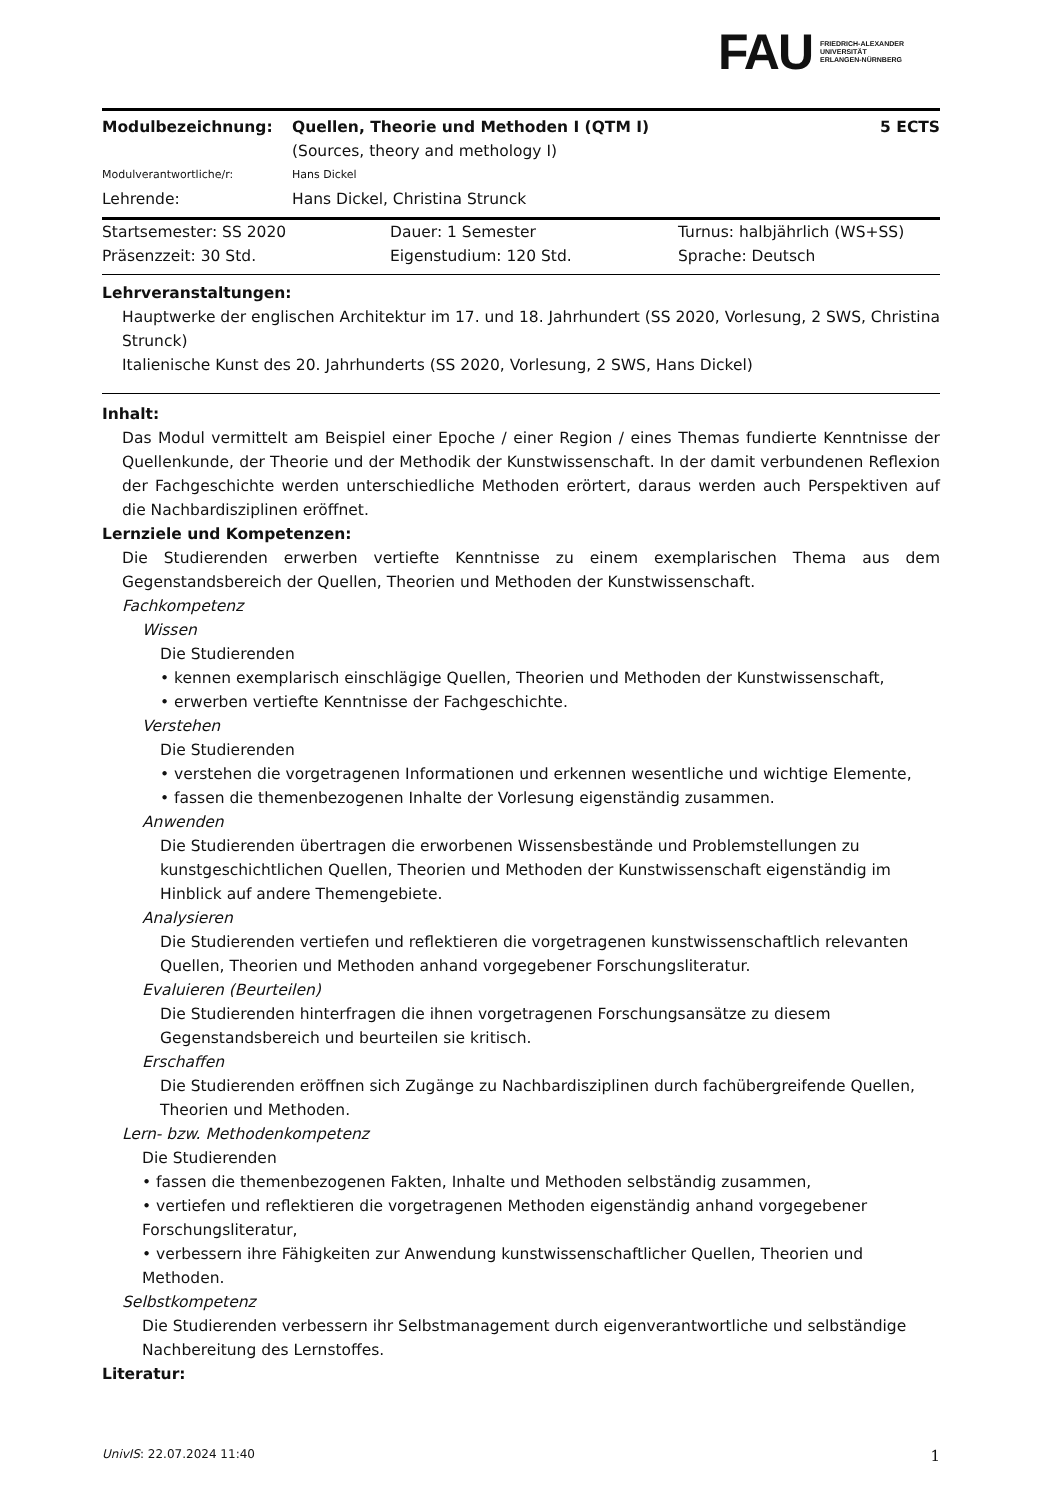FAU
FRIEDRICH-ALEXANDER
UNIVERSITÄT
ERLANGEN-NÜRNBERG
| Modulbezeichnung: | Quellen, Theorie und Methoden I (QTM I) (Sources, theory and methology I) | 5 ECTS |
| Modulverantwortliche/r: | Hans Dickel | |
| Lehrende: | Hans Dickel, Christina Strunck | |
| Startsemester: SS 2020 | Dauer: 1 Semester | Turnus: halbjährlich (WS+SS) |
| Präsenzzeit: 30 Std. | Eigenstudium: 120 Std. | Sprache: Deutsch |
Lehrveranstaltungen:
Hauptwerke der englischen Architektur im 17. und 18. Jahrhundert (SS 2020, Vorlesung, 2 SWS, Christina Strunck)
Italienische Kunst des 20. Jahrhunderts (SS 2020, Vorlesung, 2 SWS, Hans Dickel)
Inhalt:
Das Modul vermittelt am Beispiel einer Epoche / einer Region / eines Themas fundierte Kenntnisse der Quellenkunde, der Theorie und der Methodik der Kunstwissenschaft. In der damit verbundenen Reflexion der Fachgeschichte werden unterschiedliche Methoden erörtert, daraus werden auch Perspektiven auf die Nachbardisziplinen eröffnet.
Lernziele und Kompetenzen:
Die Studierenden erwerben vertiefte Kenntnisse zu einem exemplarischen Thema aus dem Gegenstandsbereich der Quellen, Theorien und Methoden der Kunstwissenschaft.
Fachkompetenz
Wissen
Die Studierenden
• kennen exemplarisch einschlägige Quellen, Theorien und Methoden der Kunstwissenschaft,
• erwerben vertiefte Kenntnisse der Fachgeschichte.
Verstehen
Die Studierenden
• verstehen die vorgetragenen Informationen und erkennen wesentliche und wichtige Elemente,
• fassen die themenbezogenen Inhalte der Vorlesung eigenständig zusammen.
Anwenden
Die Studierenden übertragen die erworbenen Wissensbestände und Problemstellungen zu kunstgeschichtlichen Quellen, Theorien und Methoden der Kunstwissenschaft eigenständig im Hinblick auf andere Themengebiete.
Analysieren
Die Studierenden vertiefen und reflektieren die vorgetragenen kunstwissenschaftlich relevanten Quellen, Theorien und Methoden anhand vorgegebener Forschungsliteratur.
Evaluieren (Beurteilen)
Die Studierenden hinterfragen die ihnen vorgetragenen Forschungsansätze zu diesem Gegenstandsbereich und beurteilen sie kritisch.
Erschaffen
Die Studierenden eröffnen sich Zugänge zu Nachbardisziplinen durch fachübergreifende Quellen, Theorien und Methoden.
Lern- bzw. Methodenkompetenz
Die Studierenden
• fassen die themenbezogenen Fakten, Inhalte und Methoden selbständig zusammen,
• vertiefen und reflektieren die vorgetragenen Methoden eigenständig anhand vorgegebener Forschungsliteratur,
• verbessern ihre Fähigkeiten zur Anwendung kunstwissenschaftlicher Quellen, Theorien und Methoden.
Selbstkompetenz
Die Studierenden verbessern ihr Selbstmanagement durch eigenverantwortliche und selbständige Nachbereitung des Lernstoffes.
Literatur:
UnivIS: 22.07.2024 11:40 1